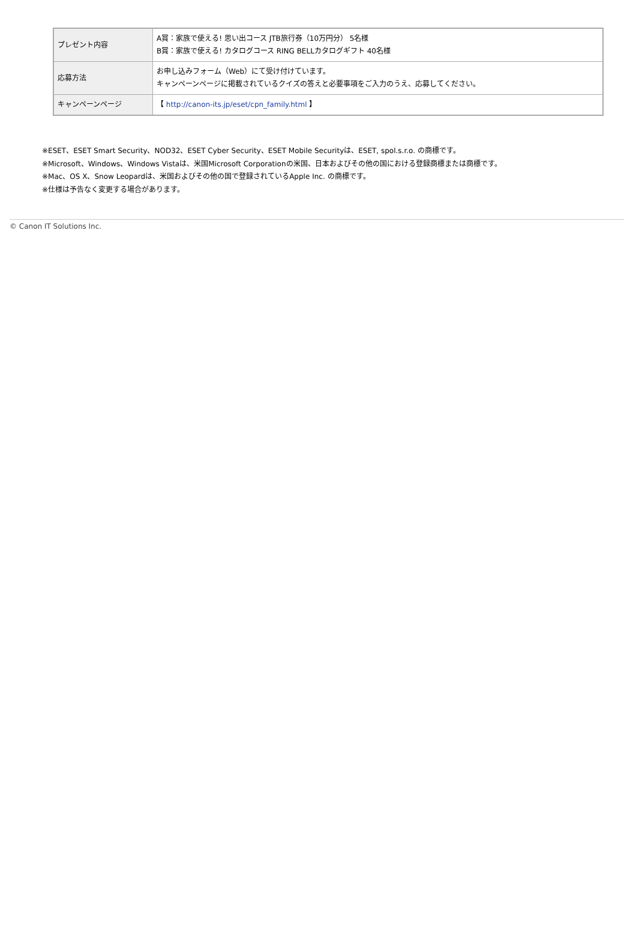| プレゼント内容 | A賞：家族で使える! 思い出コース JTB旅行券（10万円分） 5名様 B賞：家族で使える! カタログコース RING BELLカタログギフト 40名様 |
| 応募方法 | お申し込みフォーム（Web）にて受け付けています。 キャンペーンページに掲載されているクイズの答えと必要事項をご入力のうえ、応募してください。 |
| キャンペーンページ | 【 http://canon-its.jp/eset/cpn_family.html 】 |
※ESET、ESET Smart Security、NOD32、ESET Cyber Security、ESET Mobile Securityは、ESET, spol.s.r.o. の商標です。
※Microsoft、Windows、Windows Vistaは、米国Microsoft Corporationの米国、日本およびその他の国における登録商標または商標です。
※Mac、OS X、Snow Leopardは、米国およびその他の国で登録されているApple Inc. の商標です。
※仕様は予告なく変更する場合があります。
© Canon IT Solutions Inc.